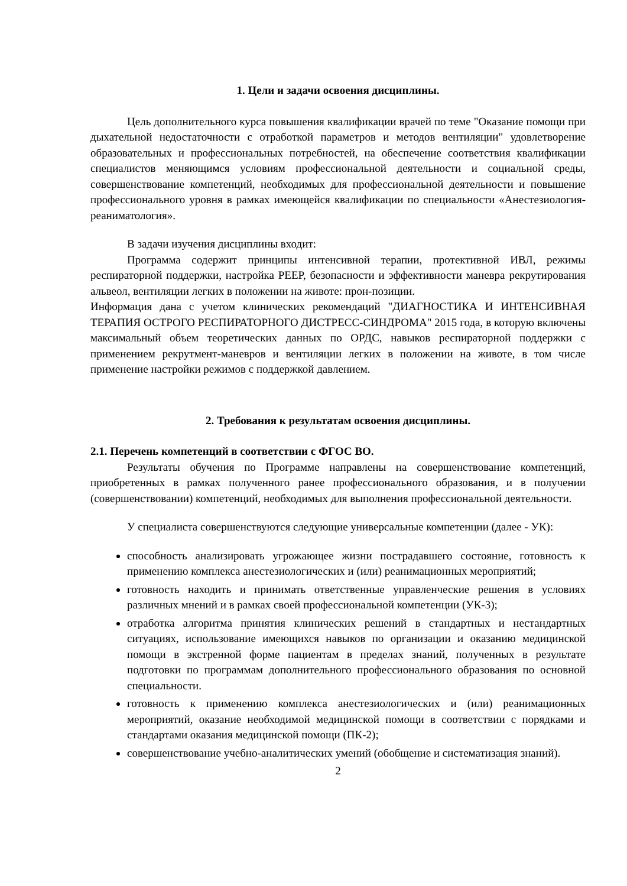1. Цели и задачи освоения дисциплины.
Цель дополнительного курса повышения квалификации врачей по теме "Оказание помощи при дыхательной недостаточности с отработкой параметров и методов вентиляции" удовлетворение образовательных и профессиональных потребностей, на обеспечение соответствия квалификации специалистов меняющимся условиям профессиональной деятельности и социальной среды, совершенствование компетенций, необходимых для профессиональной деятельности и повышение профессионального уровня в рамках имеющейся квалификации по специальности «Анестезиология-реаниматология».
В задачи изучения дисциплины входит:
Программа содержит принципы интенсивной терапии, протективной ИВЛ, режимы респираторной поддержки, настройка PEEP, безопасности и эффективности маневра рекрутирования альвеол, вентиляции легких в положении на животе: прон-позиции.
Информация дана с учетом клинических рекомендаций "ДИАГНОСТИКА И ИНТЕНСИВНАЯ ТЕРАПИЯ ОСТРОГО РЕСПИРАТОРНОГО ДИСТРЕСС-СИНДРОМА" 2015 года, в которую включены максимальный объем теоретических данных по ОРДС, навыков респираторной поддержки с применением рекрутмент-маневров и вентиляции легких в положении на животе, в том числе применение настройки режимов с поддержкой давлением.
2. Требования к результатам освоения дисциплины.
2.1. Перечень компетенций в соответствии с ФГОС ВО.
Результаты обучения по Программе направлены на совершенствование компетенций, приобретенных в рамках полученного ранее профессионального образования, и в получении (совершенствовании) компетенций, необходимых для выполнения профессиональной деятельности.
У специалиста совершенствуются следующие универсальные компетенции (далее - УК):
способность анализировать угрожающее жизни пострадавшего состояние, готовность к применению комплекса анестезиологических и (или) реанимационных мероприятий;
готовность находить и принимать ответственные управленческие решения в условиях различных мнений и в рамках своей профессиональной компетенции (УК-3);
отработка алгоритма принятия клинических решений в стандартных и нестандартных ситуациях, использование имеющихся навыков по организации и оказанию медицинской помощи в экстренной форме пациентам в пределах знаний, полученных в результате подготовки по программам дополнительного профессионального образования по основной специальности.
готовность к применению комплекса анестезиологических и (или) реанимационных мероприятий, оказание необходимой медицинской помощи в соответствии с порядками и стандартами оказания медицинской помощи (ПК-2);
совершенствование учебно-аналитических умений (обобщение и систематизация знаний).
2